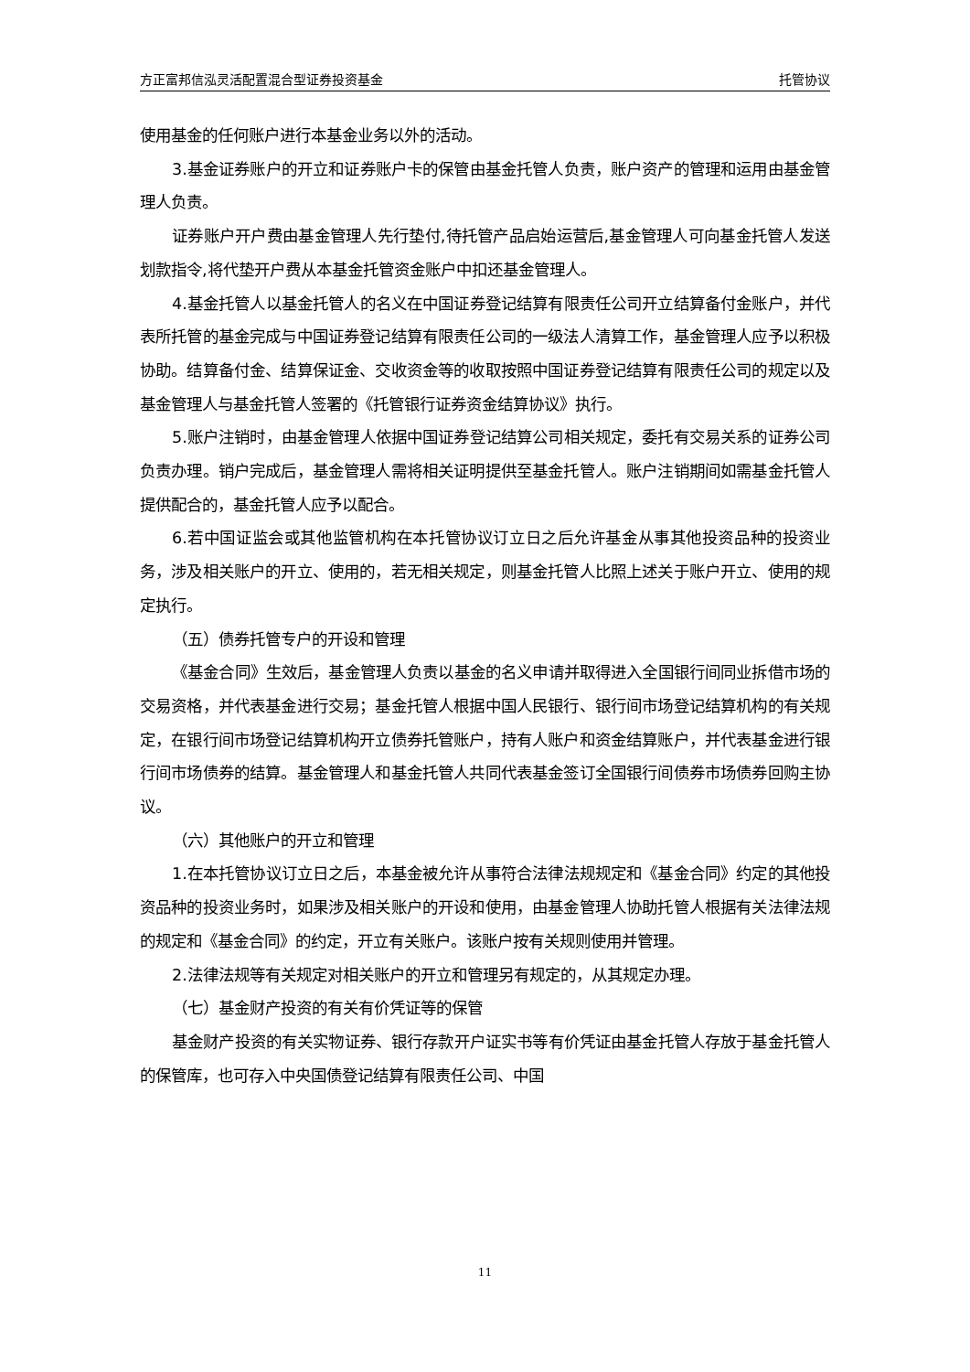方正富邦信泓灵活配置混合型证券投资基金 托管协议
使用基金的任何账户进行本基金业务以外的活动。
3.基金证券账户的开立和证券账户卡的保管由基金托管人负责，账户资产的管理和运用由基金管理人负责。
证券账户开户费由基金管理人先行垫付,待托管产品启始运营后,基金管理人可向基金托管人发送划款指令,将代垫开户费从本基金托管资金账户中扣还基金管理人。
4.基金托管人以基金托管人的名义在中国证券登记结算有限责任公司开立结算备付金账户，并代表所托管的基金完成与中国证券登记结算有限责任公司的一级法人清算工作，基金管理人应予以积极协助。结算备付金、结算保证金、交收资金等的收取按照中国证券登记结算有限责任公司的规定以及基金管理人与基金托管人签署的《托管银行证券资金结算协议》执行。
5.账户注销时，由基金管理人依据中国证券登记结算公司相关规定，委托有交易关系的证券公司负责办理。销户完成后，基金管理人需将相关证明提供至基金托管人。账户注销期间如需基金托管人提供配合的，基金托管人应予以配合。
6.若中国证监会或其他监管机构在本托管协议订立日之后允许基金从事其他投资品种的投资业务，涉及相关账户的开立、使用的，若无相关规定，则基金托管人比照上述关于账户开立、使用的规定执行。
（五）债券托管专户的开设和管理
《基金合同》生效后，基金管理人负责以基金的名义申请并取得进入全国银行间同业拆借市场的交易资格，并代表基金进行交易；基金托管人根据中国人民银行、银行间市场登记结算机构的有关规定，在银行间市场登记结算机构开立债券托管账户，持有人账户和资金结算账户，并代表基金进行银行间市场债券的结算。基金管理人和基金托管人共同代表基金签订全国银行间债券市场债券回购主协议。
（六）其他账户的开立和管理
1.在本托管协议订立日之后，本基金被允许从事符合法律法规规定和《基金合同》约定的其他投资品种的投资业务时，如果涉及相关账户的开设和使用，由基金管理人协助托管人根据有关法律法规的规定和《基金合同》的约定，开立有关账户。该账户按有关规则使用并管理。
2.法律法规等有关规定对相关账户的开立和管理另有规定的，从其规定办理。
（七）基金财产投资的有关有价凭证等的保管
基金财产投资的有关实物证券、银行存款开户证实书等有价凭证由基金托管人存放于基金托管人的保管库，也可存入中央国债登记结算有限责任公司、中国
11